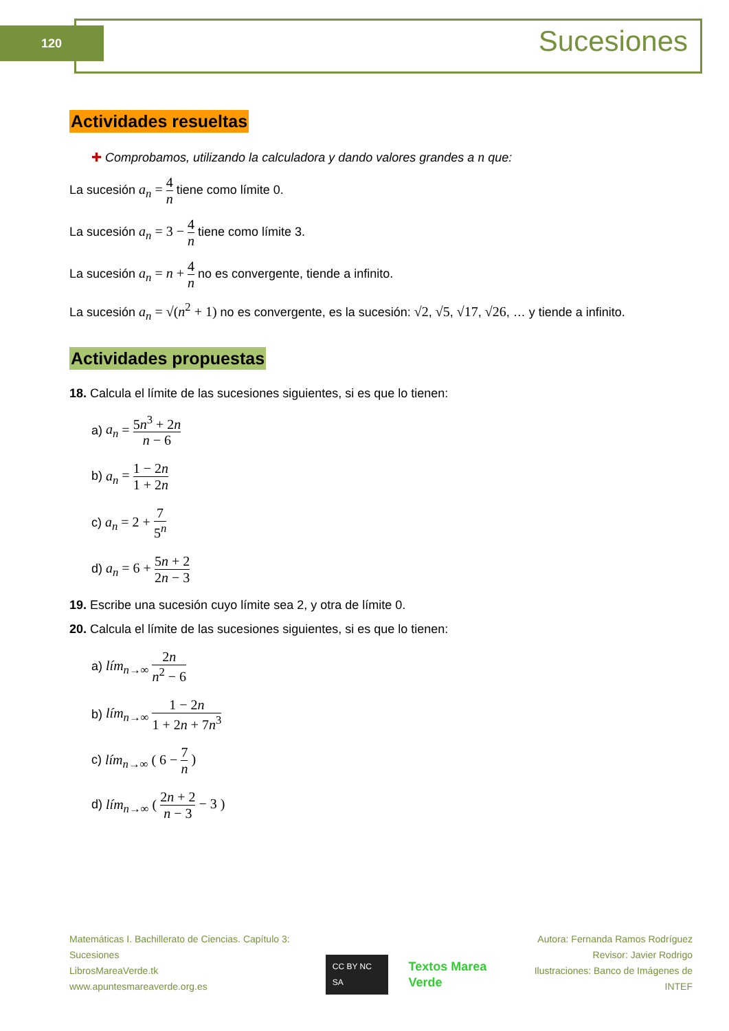120 Sucesiones
Actividades resueltas
✚ Comprobamos, utilizando la calculadora y dando valores grandes a n que:
La sucesión a<sub>n</sub> = 4 n tiene como límite 0.
La sucesión a<sub>n</sub> = 3 − 4 n tiene como límite 3.
La sucesión a<sub>n</sub> = n + 4 n no es convergente, tiende a infinito.
La sucesión a<sub>n</sub> = √(n<sup>2</sup> + 1) no es convergente, es la sucesión: √2, √5, √17, √26, … y tiende a infinito.
Actividades propuestas
18. Calcula el límite de las sucesiones siguientes, si es que lo tienen:
a) a<sub>n</sub> = 5n<sup>3</sup> + 2n n − 6
b) a<sub>n</sub> = 1 − 2n 1 + 2n
c) a<sub>n</sub> = 2 + 7 5<sup>n</sup>
d) a<sub>n</sub> = 6 + 5n + 2 2n − 3
19. Escribe una sucesión cuyo límite sea 2, y otra de límite 0.
20. Calcula el límite de las sucesiones siguientes, si es que lo tienen:
a) lím<sub>n→∞</sub> 2n n<sup>2</sup> − 6
b) lím<sub>n→∞</sub> 1 − 2n 1 + 2n + 7n<sup>3</sup>
c) lím<sub>n→∞</sub> ( 6 − 7 n )
d) lím<sub>n→∞</sub> ( 2n + 2 n − 3 − 3 )
Matemáticas I. Bachillerato de Ciencias. Capítulo 3: Sucesiones
LibrosMareaVerde.tk
www.apuntesmareaverde.org.es
CC BY NC SA Textos Marea Verde
Autora: Fernanda Ramos Rodríguez
Revisor: Javier Rodrigo
Ilustraciones: Banco de Imágenes de INTEF